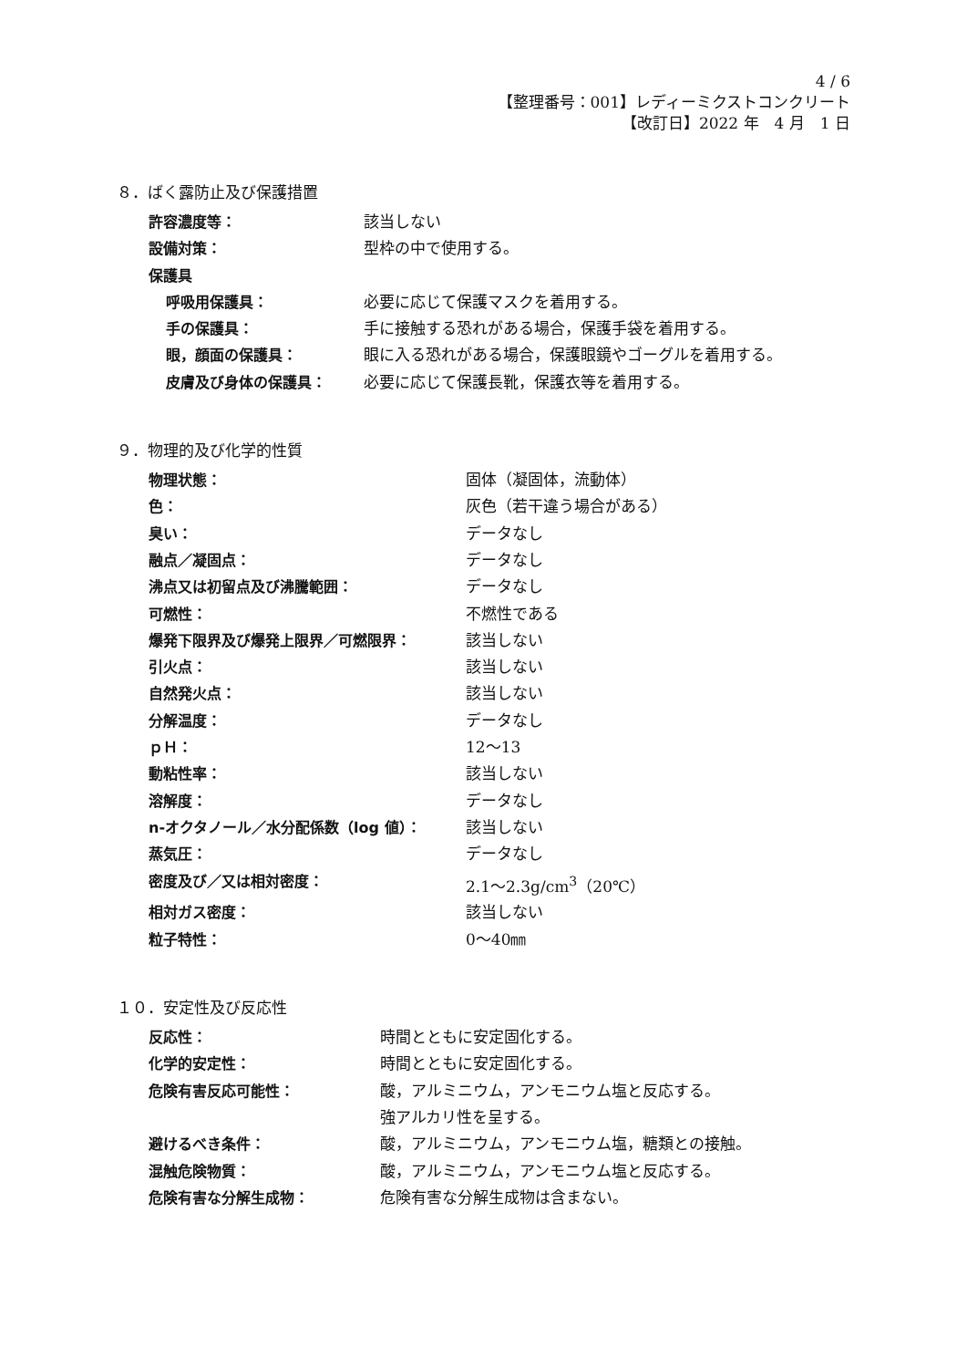4 / 6
【整理番号：001】レディーミクストコンクリート
【改訂日】2022 年　4 月　1 日
８．ばく露防止及び保護措置
許容濃度等： 該当しない
設備対策： 型枠の中で使用する。
保護具
呼吸用保護具： 必要に応じて保護マスクを着用する。
手の保護具： 手に接触する恐れがある場合，保護手袋を着用する。
眼，顔面の保護具： 眼に入る恐れがある場合，保護眼鏡やゴーグルを着用する。
皮膚及び身体の保護具： 必要に応じて保護長靴，保護衣等を着用する。
９．物理的及び化学的性質
物理状態： 固体（凝固体，流動体）
色： 灰色（若干違う場合がある）
臭い： データなし
融点／凝固点： データなし
沸点又は初留点及び沸騰範囲： データなし
可燃性： 不燃性である
爆発下限界及び爆発上限界／可燃限界： 該当しない
引火点： 該当しない
自然発火点： 該当しない
分解温度： データなし
ｐＨ： 12〜13
動粘性率： 該当しない
溶解度： データなし
n-オクタノール／水分配係数（log 値）： 該当しない
蒸気圧： データなし
密度及び／又は相対密度： 2.1〜2.3g/cm<sup>3</sup>（20℃）
相対ガス密度： 該当しない
粒子特性： 0〜40㎜
１０．安定性及び反応性
反応性： 時間とともに安定固化する。
化学的安定性： 時間とともに安定固化する。
危険有害反応可能性： 酸，アルミニウム，アンモニウム塩と反応する。
強アルカリ性を呈する。
避けるべき条件： 酸，アルミニウム，アンモニウム塩，糖類との接触。
混触危険物質： 酸，アルミニウム，アンモニウム塩と反応する。
危険有害な分解生成物： 危険有害な分解生成物は含まない。